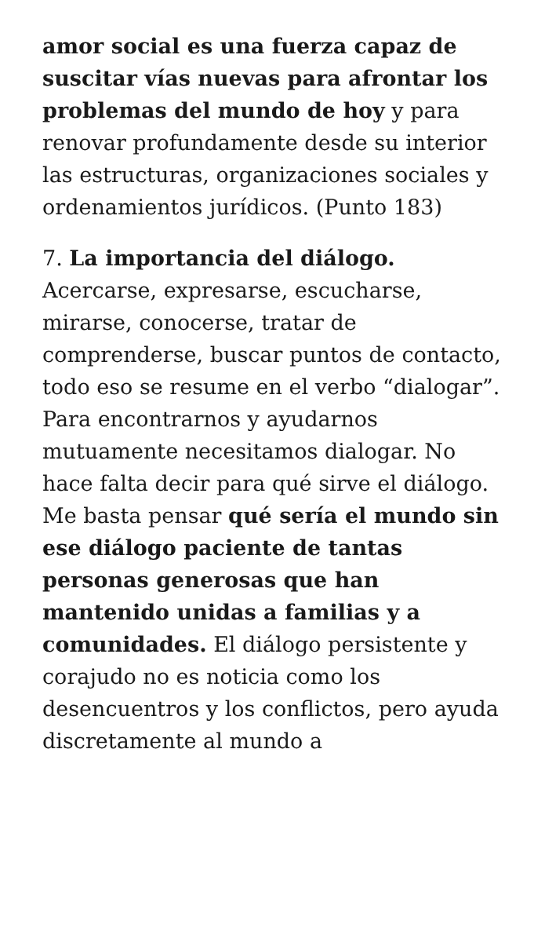amor social es una fuerza capaz de suscitar vías nuevas para afrontar los problemas del mundo de hoy y para renovar profundamente desde su interior las estructuras, organizaciones sociales y ordenamientos jurídicos. (Punto 183)
7. La importancia del diálogo. Acercarse, expresarse, escucharse, mirarse, conocerse, tratar de comprenderse, buscar puntos de contacto, todo eso se resume en el verbo “dialogar”. Para encontrarnos y ayudarnos mutuamente necesitamos dialogar. No hace falta decir para qué sirve el diálogo. Me basta pensar qué sería el mundo sin ese diálogo paciente de tantas personas generosas que han mantenido unidas a familias y a comunidades. El diálogo persistente y corajudo no es noticia como los desencuentros y los conflictos, pero ayuda discretamente al mundo a